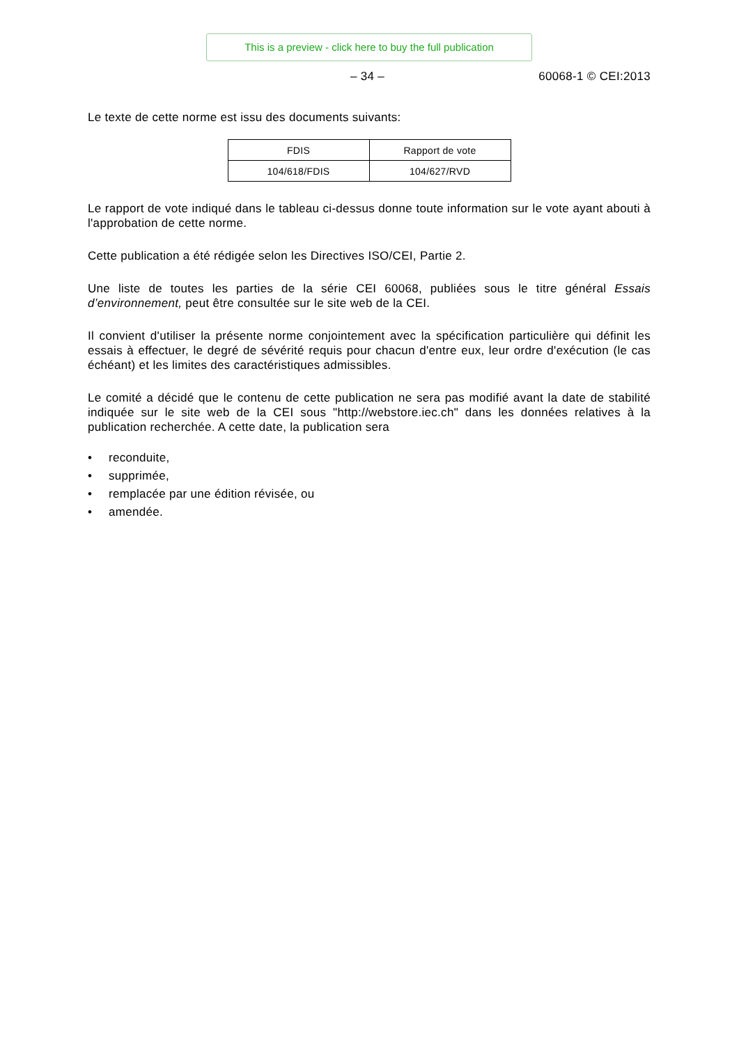This is a preview - click here to buy the full publication
– 34 – 60068-1 © CEI:2013
Le texte de cette norme est issu des documents suivants:
| FDIS | Rapport de vote |
| 104/618/FDIS | 104/627/RVD |
Le rapport de vote indiqué dans le tableau ci-dessus donne toute information sur le vote ayant abouti à l'approbation de cette norme.
Cette publication a été rédigée selon les Directives ISO/CEI, Partie 2.
Une liste de toutes les parties de la série CEI 60068, publiées sous le titre général Essais d’environnement, peut être consultée sur le site web de la CEI.
Il convient d'utiliser la présente norme conjointement avec la spécification particulière qui définit les essais à effectuer, le degré de sévérité requis pour chacun d'entre eux, leur ordre d'exécution (le cas échéant) et les limites des caractéristiques admissibles.
Le comité a décidé que le contenu de cette publication ne sera pas modifié avant la date de stabilité indiquée sur le site web de la CEI sous "http://webstore.iec.ch" dans les données relatives à la publication recherchée. A cette date, la publication sera
• reconduite,
• supprimée,
• remplacée par une édition révisée, ou
• amendée.